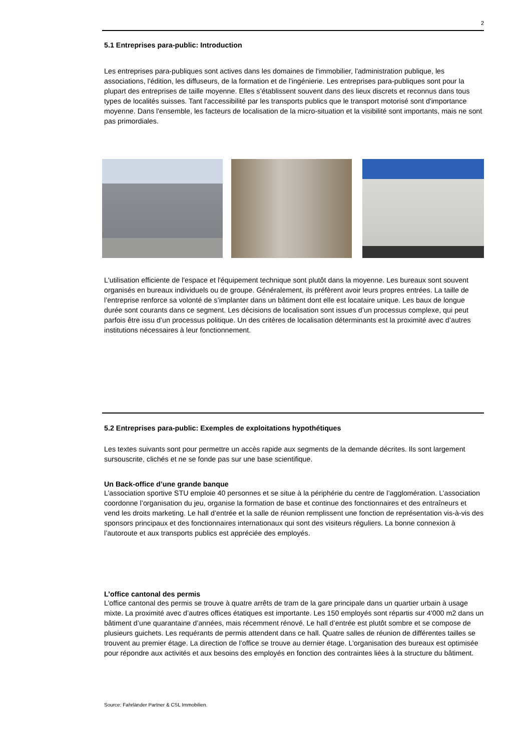2
5.1 Entreprises para-public: Introduction
Les entreprises para-publiques sont actives dans les domaines de l'immobilier, l'administration publique, les associations, l'édition, les diffuseurs, de la formation et de l'ingénierie. Les entreprises para-publiques sont pour la plupart des entreprises de taille moyenne. Elles s’établissent souvent dans des lieux discrets et reconnus dans tous types de localités suisses. Tant l'accessibilité par les transports publics que le transport motorisé sont d'importance moyenne. Dans l'ensemble, les facteurs de localisation de la micro-situation et la visibilité sont importants, mais ne sont pas primordiales.
L'utilisation efficiente de l'espace et l'équipement technique sont plutôt dans la moyenne. Les bureaux sont souvent organisés en bureaux individuels ou de groupe. Généralement, ils préfèrent avoir leurs propres entrées. La taille de l’entreprise renforce sa volonté de s’implanter dans un bâtiment dont elle est locataire unique. Les baux de longue durée sont courants dans ce segment. Les décisions de localisation sont issues d’un processus complexe, qui peut parfois être issu d’un processus politique. Un des critères de localisation déterminants est la proximité avec d’autres institutions nécessaires à leur fonctionnement.
5.2 Entreprises para-public: Exemples de exploitations hypothétiques
Les textes suivants sont pour permettre un accès rapide aux segments de la demande décrites. Ils sont largement sursouscrite, clichés et ne se fonde pas sur une base scientifique.
Un Back-office d’une grande banque
L’association sportive STU emploie 40 personnes et se situe à la périphérie du centre de l’agglomération. L’association coordonne l’organisation du jeu, organise la formation de base et continue des fonctionnaires et des entraîneurs et vend les droits marketing. Le hall d’entrée et la salle de réunion remplissent une fonction de représentation vis-à-vis des sponsors principaux et des fonctionnaires internationaux qui sont des visiteurs réguliers. La bonne connexion à l’autoroute et aux transports publics est appréciée des employés.
L’office cantonal des permis
L’office cantonal des permis se trouve à quatre arrêts de tram de la gare principale dans un quartier urbain à usage mixte. La proximité avec d’autres offices étatiques est importante. Les 150 employés sont répartis sur 4'000 m2 dans un bâtiment d’une quarantaine d’années, mais récemment rénové. Le hall d’entrée est plutôt sombre et se compose de plusieurs guichets. Les requérants de permis attendent dans ce hall. Quatre salles de réunion de différentes tailles se trouvent au premier étage. La direction de l’office se trouve au dernier étage. L’organisation des bureaux est optimisée pour répondre aux activités et aux besoins des employés en fonction des contraintes liées à la structure du bâtiment.
Source: Fahrländer Partner & CSL Immobilien.